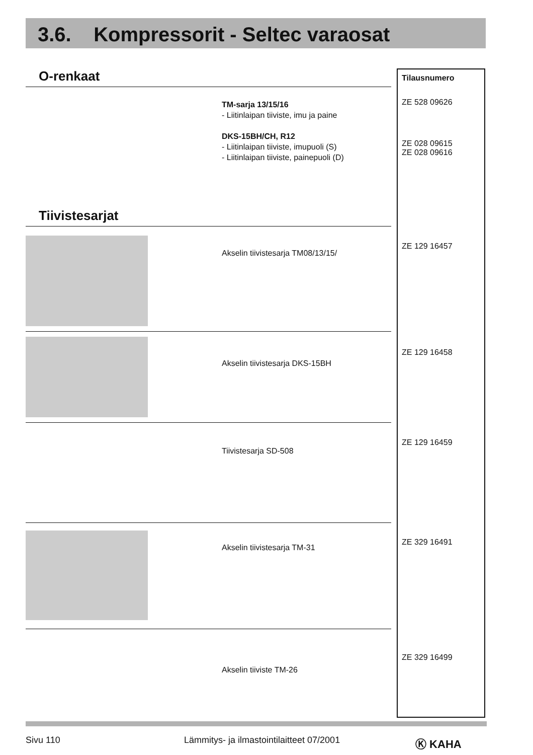3.6. Kompressorit - Seltec varaosat
O-renkaat
TM-sarja 13/15/16
- Liitinlaipan tiiviste, imu ja paine
DKS-15BH/CH, R12
- Liitinlaipan tiiviste, imupuoli (S)
- Liitinlaipan tiiviste, painepuoli (D)
Tiivistesarjat
Akselin tiivistesarja TM08/13/15/
Akselin tiivistesarja DKS-15BH
Tiivistesarja SD-508
Akselin tiivistesarja TM-31
Akselin tiiviste TM-26
Tilausnumero
ZE 528 09626
ZE 028 09615
ZE 028 09616
ZE 129 16457
ZE 129 16458
ZE 129 16459
ZE 329 16491
ZE 329 16499
Sivu 110
Lämmitys- ja ilmastointilaitteet 07/2001
Ⓚ KAHA